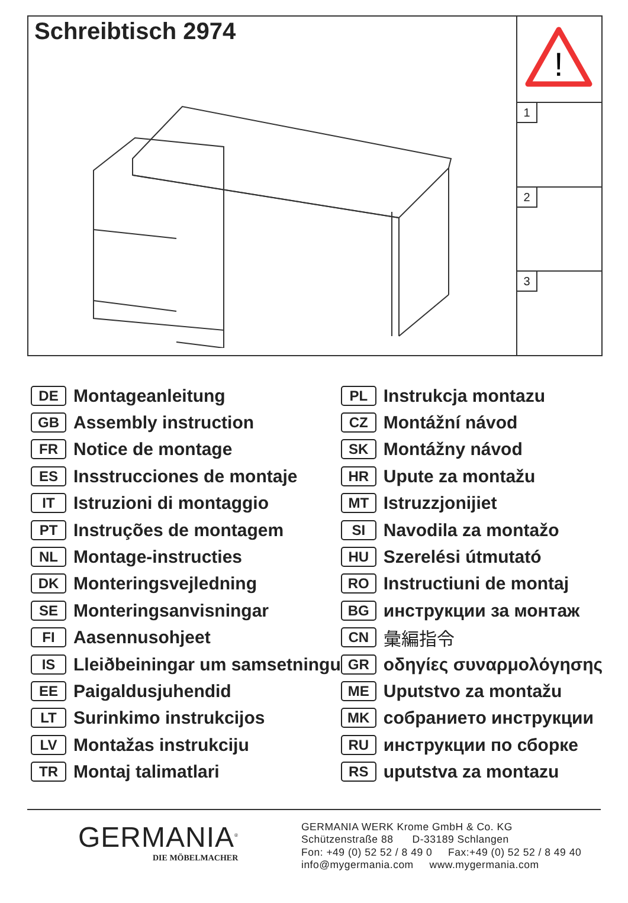Schreibtisch 2974
!
1
2
3
DE Montageanleitung
GB Assembly instruction
FR Notice de montage
ES Insstrucciones de montaje
IT Istruzioni di montaggio
PT Instruções de montagem
NL Montage-instructies
DK Monteringsvejledning
SE Monteringsanvisningar
FI Aasennusohjeet
IS Lleiðbeiningar um samsetningu
EE Paigaldusjuhendid
LT Surinkimo instrukcijos
LV Montažas instrukciju
TR Montaj talimatlari
PL Instrukcja montazu
CZ Montážní návod
SK Montážny návod
HR Upute za montažu
MT Istruzzjonijiet
SI Navodila za montažo
HU Szerelési útmutató
RO Instructiuni de montaj
BG инструкции за монтаж
CN 彙編指令
GR οδηγίες συναρμολόγησης
ME Uputstvo za montažu
MK собранието инструкции
RU инструкции по сборке
RS uputstva za montazu
GERMANIA<sup>®</sup>
DIE MÖBELMACHER
GERMANIA WERK Krome GmbH & Co. KG
Schützenstraße 88 D-33189 Schlangen
Fon: +49 (0) 52 52 / 8 49 0 Fax:+49 (0) 52 52 / 8 49 40
info@mygermania.com www.mygermania.com